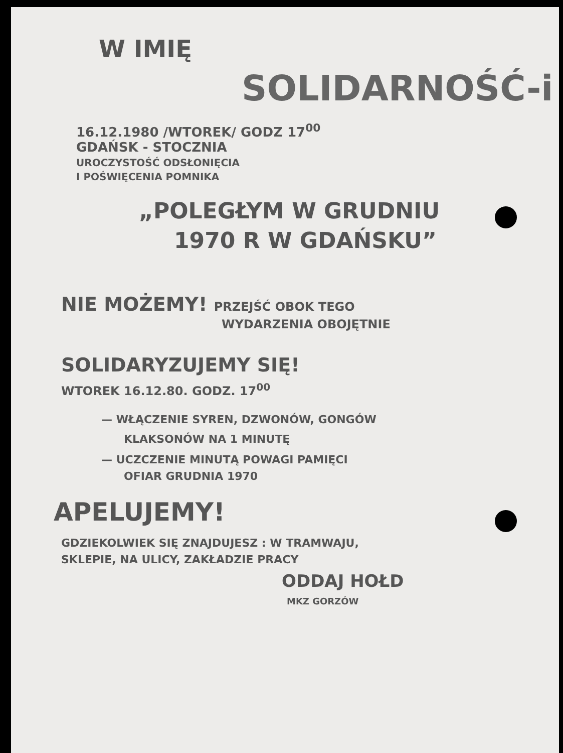W IMIĘ
SOLIDARNOŚĆ-i
16.12.1980 /WTOREK/ GODZ 17<sup>00</sup>
GDAŃSK - STOCZNIA
UROCZYSTOŚĆ ODSŁONIĘCIA
I POŚWIĘCENIA POMNIKA
„POLEGŁYM W GRUDNIU
1970 R W GDAŃSKU”
NIE MOŻEMY! PRZEJŚĆ OBOK TEGO
WYDARZENIA OBOJĘTNIE
SOLIDARYZUJEMY SIĘ!
WTOREK 16.12.80. GODZ. 17<sup>00</sup>
— WŁĄCZENIE SYREN, DZWONÓW, GONGÓW
KLAKSONÓW NA 1 MINUTĘ
— UCZCZENIE MINUTĄ POWAGI PAMIĘCI
OFIAR GRUDNIA 1970
APELUJEMY!
GDZIEKOLWIEK SIĘ ZNAJDUJESZ : W TRAMWAJU,
SKLEPIE, NA ULICY, ZAKŁADZIE PRACY
ODDAJ HOŁD
MKZ GORZÓW